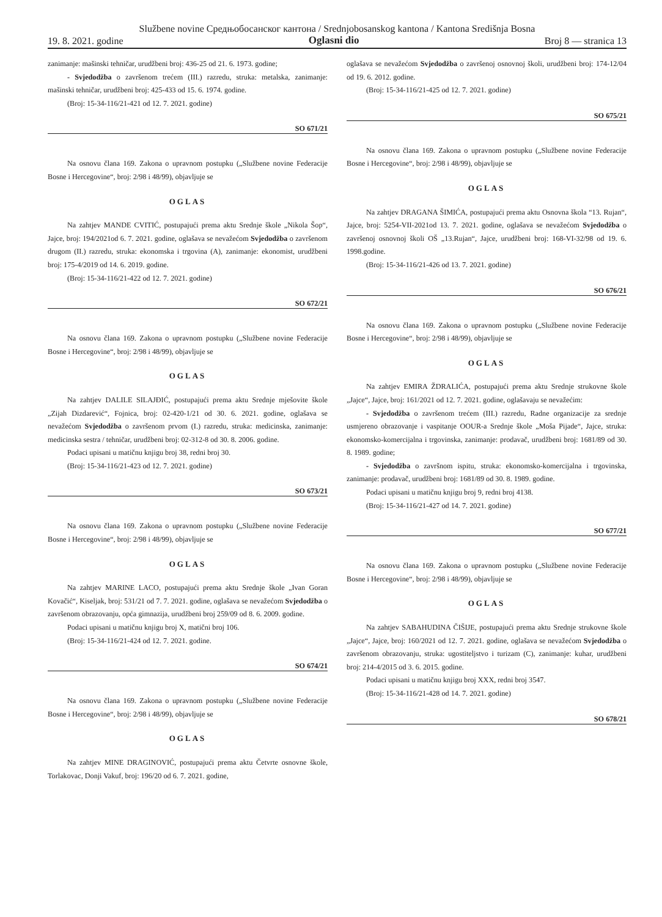Službene novine Средњобосанског кантона / Srednjobosanskog kantona / Kantona Središnja Bosna
19. 8. 2021. godine Oglasni dio Broj 8 — stranica 13
zanimanje: mašinski tehničar, urudžbeni broj: 436-25 od 21. 6. 1973. godine;
- Svjedodžba o završenom trećem (III.) razredu, struka: metalska, zanimanje: mašinski tehničar, urudžbeni broj: 425-433 od 15. 6. 1974. godine.
(Broj: 15-34-116/21-421 od 12. 7. 2021. godine)
SO 671/21
Na osnovu člana 169. Zakona o upravnom postupku („Službene novine Federacije Bosne i Hercegovine“, broj: 2/98 i 48/99), objavljuje se
OGLAS
Na zahtjev MANDE CVITIĆ, postupajući prema aktu Srednje škole „Nikola Šop“, Jajce, broj: 194/2021od 6. 7. 2021. godine, oglašava se nevažećom Svjedodžba o završenom drugom (II.) razredu, struka: ekonomska i trgovina (A), zanimanje: ekonomist, urudžbeni broj: 175-4/2019 od 14. 6. 2019. godine.
(Broj: 15-34-116/21-422 od 12. 7. 2021. godine)
SO 672/21
Na osnovu člana 169. Zakona o upravnom postupku („Službene novine Federacije Bosne i Hercegovine“, broj: 2/98 i 48/99), objavljuje se
OGLAS
Na zahtjev DALILE SILAJĐIĆ, postupajući prema aktu Srednje mješovite škole „Zijah Dizdarević“, Fojnica, broj: 02-420-1/21 od 30. 6. 2021. godine, oglašava se nevažećom Svjedodžba o završenom prvom (I.) razredu, struka: medicinska, zanimanje: medicinska sestra / tehničar, urudžbeni broj: 02-312-8 od 30. 8. 2006. godine.
Podaci upisani u matičnu knjigu broj 38, redni broj 30.
(Broj: 15-34-116/21-423 od 12. 7. 2021. godine)
SO 673/21
Na osnovu člana 169. Zakona o upravnom postupku („Službene novine Federacije Bosne i Hercegovine“, broj: 2/98 i 48/99), objavljuje se
OGLAS
Na zahtjev MARINE LACO, postupajući prema aktu Srednje škole „Ivan Goran Kovačić“, Kiseljak, broj: 531/21 od 7. 7. 2021. godine, oglašava se nevažećom Svjedodžba o završenom obrazovanju, opća gimnazija, urudžbeni broj 259/09 od 8. 6. 2009. godine.
Podaci upisani u matičnu knjigu broj X, matični broj 106.
(Broj: 15-34-116/21-424 od 12. 7. 2021. godine.
SO 674/21
Na osnovu člana 169. Zakona o upravnom postupku („Službene novine Federacije Bosne i Hercegovine“, broj: 2/98 i 48/99), objavljuje se
OGLAS
Na zahtjev MINE DRAGINOVIĆ, postupajući prema aktu Četvrte osnovne škole, Torlakovac, Donji Vakuf, broj: 196/20 od 6. 7. 2021. godine,
oglašava se nevažećom Svjedodžba o završenoj osnovnoj školi, urudžbeni broj: 174-12/04 od 19. 6. 2012. godine.
(Broj: 15-34-116/21-425 od 12. 7. 2021. godine)
SO 675/21
Na osnovu člana 169. Zakona o upravnom postupku („Službene novine Federacije Bosne i Hercegovine“, broj: 2/98 i 48/99), objavljuje se
OGLAS
Na zahtjev DRAGANA ŠIMIĆA, postupajući prema aktu Osnovna škola “13. Rujan“, Jajce, broj: 5254-VII-2021od 13. 7. 2021. godine, oglašava se nevažećom Svjedodžba o završenoj osnovnoj školi OŠ „13.Rujan“, Jajce, urudžbeni broj: 168-VI-32/98 od 19. 6. 1998.godine.
(Broj: 15-34-116/21-426 od 13. 7. 2021. godine)
SO 676/21
Na osnovu člana 169. Zakona o upravnom postupku („Službene novine Federacije Bosne i Hercegovine“, broj: 2/98 i 48/99), objavljuje se
OGLAS
Na zahtjev EMIRA ŽDRALIĆA, postupajući prema aktu Srednje strukovne škole „Jajce“, Jajce, broj: 161/2021 od 12. 7. 2021. godine, oglašavaju se nevažećim:
- Svjedodžba o završenom trećem (III.) razredu, Radne organizacije za srednje usmjereno obrazovanje i vaspitanje OOUR-a Srednje škole „Moša Pijade“, Jajce, struka: ekonomsko-komercijalna i trgovinska, zanimanje: prodavač, urudžbeni broj: 1681/89 od 30. 8. 1989. godine;
- Svjedodžba o završnom ispitu, struka: ekonomsko-komercijalna i trgovinska, zanimanje: prodavač, urudžbeni broj: 1681/89 od 30. 8. 1989. godine.
Podaci upisani u matičnu knjigu broj 9, redni broj 4138.
(Broj: 15-34-116/21-427 od 14. 7. 2021. godine)
SO 677/21
Na osnovu člana 169. Zakona o upravnom postupku („Službene novine Federacije Bosne i Hercegovine“, broj: 2/98 i 48/99), objavljuje se
OGLAS
Na zahtjev SABAHUDINA ČIŠIJE, postupajući prema aktu Srednje strukovne škole „Jajce“, Jajce, broj: 160/2021 od 12. 7. 2021. godine, oglašava se nevažećom Svjedodžba o završenom obrazovanju, struka: ugostiteljstvo i turizam (C), zanimanje: kuhar, urudžbeni broj: 214-4/2015 od 3. 6. 2015. godine.
Podaci upisani u matičnu knjigu broj XXX, redni broj 3547.
(Broj: 15-34-116/21-428 od 14. 7. 2021. godine)
SO 678/21